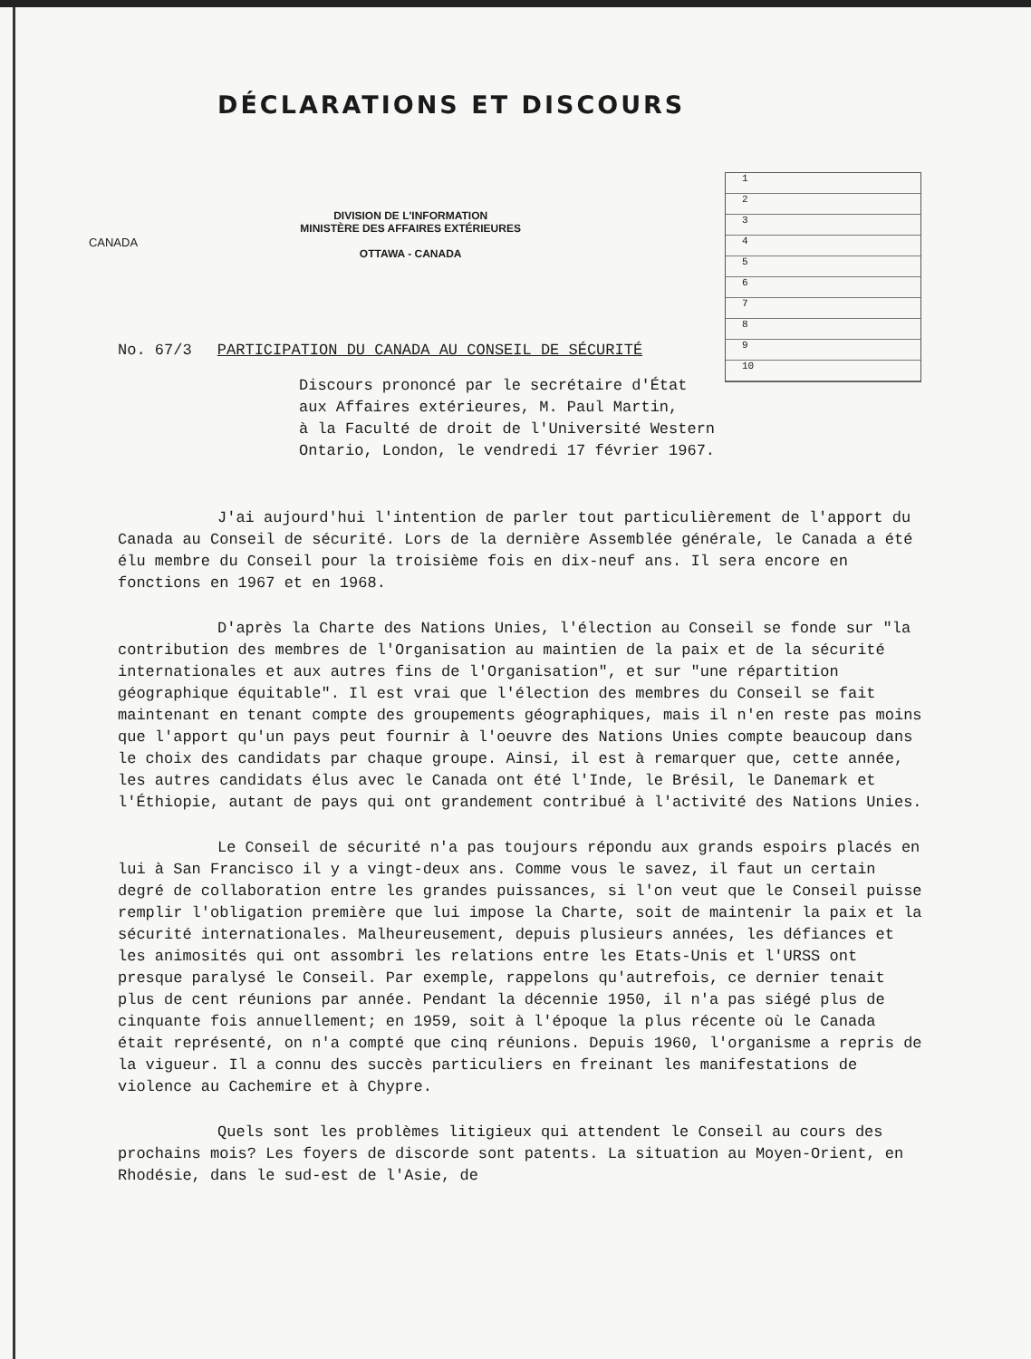CANADA
DÉCLARATIONS ET DISCOURS
DIVISION DE L'INFORMATION
MINISTÈRE DES AFFAIRES EXTÉRIEURES
OTTAWA - CANADA
1
2
3
4
5
6
7
8
9
10
No. 67/3 PARTICIPATION DU CANADA AU CONSEIL DE SÉCURITÉ
Discours prononcé par le secrétaire d'État
aux Affaires extérieures, M. Paul Martin,
à la Faculté de droit de l'Université Western
Ontario, London, le vendredi 17 février 1967.
J'ai aujourd'hui l'intention de parler tout particulièrement de l'apport du Canada au Conseil de sécurité. Lors de la dernière Assemblée générale, le Canada a été élu membre du Conseil pour la troisième fois en dix-neuf ans. Il sera encore en fonctions en 1967 et en 1968.
D'après la Charte des Nations Unies, l'élection au Conseil se fonde sur "la contribution des membres de l'Organisation au maintien de la paix et de la sécurité internationales et aux autres fins de l'Organisation", et sur "une répartition géographique équitable". Il est vrai que l'élection des membres du Conseil se fait maintenant en tenant compte des groupements géographiques, mais il n'en reste pas moins que l'apport qu'un pays peut fournir à l'oeuvre des Nations Unies compte beaucoup dans le choix des candidats par chaque groupe. Ainsi, il est à remarquer que, cette année, les autres candidats élus avec le Canada ont été l'Inde, le Brésil, le Danemark et l'Éthiopie, autant de pays qui ont grandement contribué à l'activité des Nations Unies.
Le Conseil de sécurité n'a pas toujours répondu aux grands espoirs placés en lui à San Francisco il y a vingt-deux ans. Comme vous le savez, il faut un certain degré de collaboration entre les grandes puissances, si l'on veut que le Conseil puisse remplir l'obligation première que lui impose la Charte, soit de maintenir la paix et la sécurité internationales. Malheureusement, depuis plusieurs années, les défiances et les animosités qui ont assombri les relations entre les Etats-Unis et l'URSS ont presque paralysé le Conseil. Par exemple, rappelons qu'autrefois, ce dernier tenait plus de cent réunions par année. Pendant la décennie 1950, il n'a pas siégé plus de cinquante fois annuellement; en 1959, soit à l'époque la plus récente où le Canada était représenté, on n'a compté que cinq réunions. Depuis 1960, l'organisme a repris de la vigueur. Il a connu des succès particuliers en freinant les manifestations de violence au Cachemire et à Chypre.
Quels sont les problèmes litigieux qui attendent le Conseil au cours des prochains mois? Les foyers de discorde sont patents. La situation au Moyen-Orient, en Rhodésie, dans le sud-est de l'Asie, de